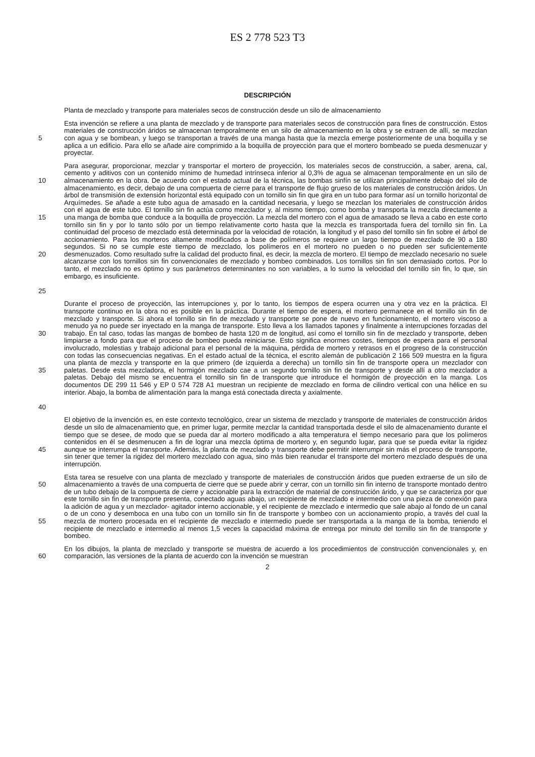ES 2 778 523 T3
DESCRIPCIÓN
Planta de mezclado y transporte para materiales secos de construcción desde un silo de almacenamiento
5 Esta invención se refiere a una planta de mezclado y de transporte para materiales secos de construcción para fines de construcción. Estos materiales de construcción áridos se almacenan temporalmente en un silo de almacenamiento en la obra y se extraen de allí, se mezclan con agua y se bombean, y luego se transportan a través de una manga hasta que la mezcla emerge posteriormente de una boquilla y se aplica a un edificio. Para ello se añade aire comprimido a la boquilla de proyección para que el mortero bombeado se pueda desmenuzar y proyectar.
10
15
20
25
Para asegurar, proporcionar, mezclar y transportar el mortero de proyección, los materiales secos de construcción, a saber, arena, cal, cemento y aditivos con un contenido mínimo de humedad intrínseca inferior al 0,3% de agua se almacenan temporalmente en un silo de almacenamiento en la obra. De acuerdo con el estado actual de la técnica, las bombas sinfín se utilizan principalmente debajo del silo de almacenamiento, es decir, debajo de una compuerta de cierre para el transporte de flujo grueso de los materiales de construcción áridos. Un árbol de transmisión de extensión horizontal está equipado con un tornillo sin fin que gira en un tubo para formar así un tornillo horizontal de Arquímedes. Se añade a este tubo agua de amasado en la cantidad necesaria, y luego se mezclan los materiales de construcción áridos con el agua de este tubo. El tornillo sin fin actúa como mezclador y, al mismo tiempo, como bomba y transporta la mezcla directamente a una manga de bomba que conduce a la boquilla de proyección. La mezcla del mortero con el agua de amasado se lleva a cabo en este corto tornillo sin fin y por lo tanto sólo por un tiempo relativamente corto hasta que la mezcla es transportada fuera del tornillo sin fin. La continuidad del proceso de mezclado está determinada por la velocidad de rotación, la longitud y el paso del tornillo sin fin sobre el árbol de accionamiento. Para los morteros altamente modificados a base de polímeros se requiere un largo tiempo de mezclado de 90 a 180 segundos. Si no se cumple este tiempo de mezclado, los polímeros en el mortero no pueden o no pueden ser suficientemente desmenuzados. Como resultado sufre la calidad del producto final, es decir, la mezcla de mortero. El tiempo de mezclado necesario no suele alcanzarse con los tornillos sin fin convencionales de mezclado y bombeo combinados. Los tornillos sin fin son demasiado cortos. Por lo tanto, el mezclado no es óptimo y sus parámetros determinantes no son variables, a lo sumo la velocidad del tornillo sin fin, lo que, sin embargo, es insuficiente.
30
35
40
Durante el proceso de proyección, las interrupciones y, por lo tanto, los tiempos de espera ocurren una y otra vez en la práctica. El transporte continuo en la obra no es posible en la práctica. Durante el tiempo de espera, el mortero permanece en el tornillo sin fin de mezclado y transporte. Si ahora el tornillo sin fin de mezclado y transporte se pone de nuevo en funcionamiento, el mortero viscoso a menudo ya no puede ser inyectado en la manga de transporte. Esto lleva a los llamados tapones y finalmente a interrupciones forzadas del trabajo. En tal caso, todas las mangas de bombeo de hasta 120 m de longitud, así como el tornillo sin fin de mezclado y transporte, deben limpiarse a fondo para que el proceso de bombeo pueda reiniciarse. Esto significa enormes costes, tiempos de espera para el personal involucrado, molestias y trabajo adicional para el personal de la máquina, pérdida de mortero y retrasos en el progreso de la construcción con todas las consecuencias negativas. En el estado actual de la técnica, el escrito alemán de publicación 2 166 509 muestra en la figura una planta de mezcla y transporte en la que primero (de izquierda a derecha) un tornillo sin fin de transporte opera un mezclador con paletas. Desde esta mezcladora, el hormigón mezclado cae a un segundo tornillo sin fin de transporte y desde allí a otro mezclador a paletas. Debajo del mismo se encuentra el tornillo sin fin de transporte que introduce el hormigón de proyección en la manga. Los documentos DE 299 11 546 y EP 0 574 728 A1 muestran un recipiente de mezclado en forma de cilindro vertical con una hélice en su interior. Abajo, la bomba de alimentación para la manga está conectada directa y axialmente.
45 El objetivo de la invención es, en este contexto tecnológico, crear un sistema de mezclado y transporte de materiales de construcción áridos desde un silo de almacenamiento que, en primer lugar, permite mezclar la cantidad transportada desde el silo de almacenamiento durante el tiempo que se desee, de modo que se pueda dar al mortero modificado a alta temperatura el tiempo necesario para que los polímeros contenidos en él se desmenucen a fin de lograr una mezcla óptima de mortero y, en segundo lugar, para que se pueda evitar la rigidez aunque se interrumpa el transporte. Además, la planta de mezclado y transporte debe permitir interrumpir sin más el proceso de transporte, sin tener que temer la rigidez del mortero mezclado con agua, sino más bien reanudar el transporte del mortero mezclado después de una interrupción.
50
55
Esta tarea se resuelve con una planta de mezclado y transporte de materiales de construcción áridos que pueden extraerse de un silo de almacenamiento a través de una compuerta de cierre que se puede abrir y cerrar, con un tornillo sin fin interno de transporte montado dentro de un tubo debajo de la compuerta de cierre y accionable para la extracción de material de construcción árido, y que se caracteriza por que este tornillo sin fin de transporte presenta, conectado aguas abajo, un recipiente de mezclado e intermedio con una pieza de conexión para la adición de agua y un mezclador- agitador interno accionable, y el recipiente de mezclado e intermedio que sale abajo al fondo de un canal o de un cono y desemboca en una tubo con un tornillo sin fin de transporte y bombeo con un accionamiento propio, a través del cual la mezcla de mortero procesada en el recipiente de mezclado e intermedio puede ser transportada a la manga de la bomba, teniendo el recipiente de mezclado e intermedio al menos 1,5 veces la capacidad máxima de entrega por minuto del tornillo sin fin de transporte y bombeo.
60 En los dibujos, la planta de mezclado y transporte se muestra de acuerdo a los procedimientos de construcción convencionales y, en comparación, las versiones de la planta de acuerdo con la invención se muestran
2